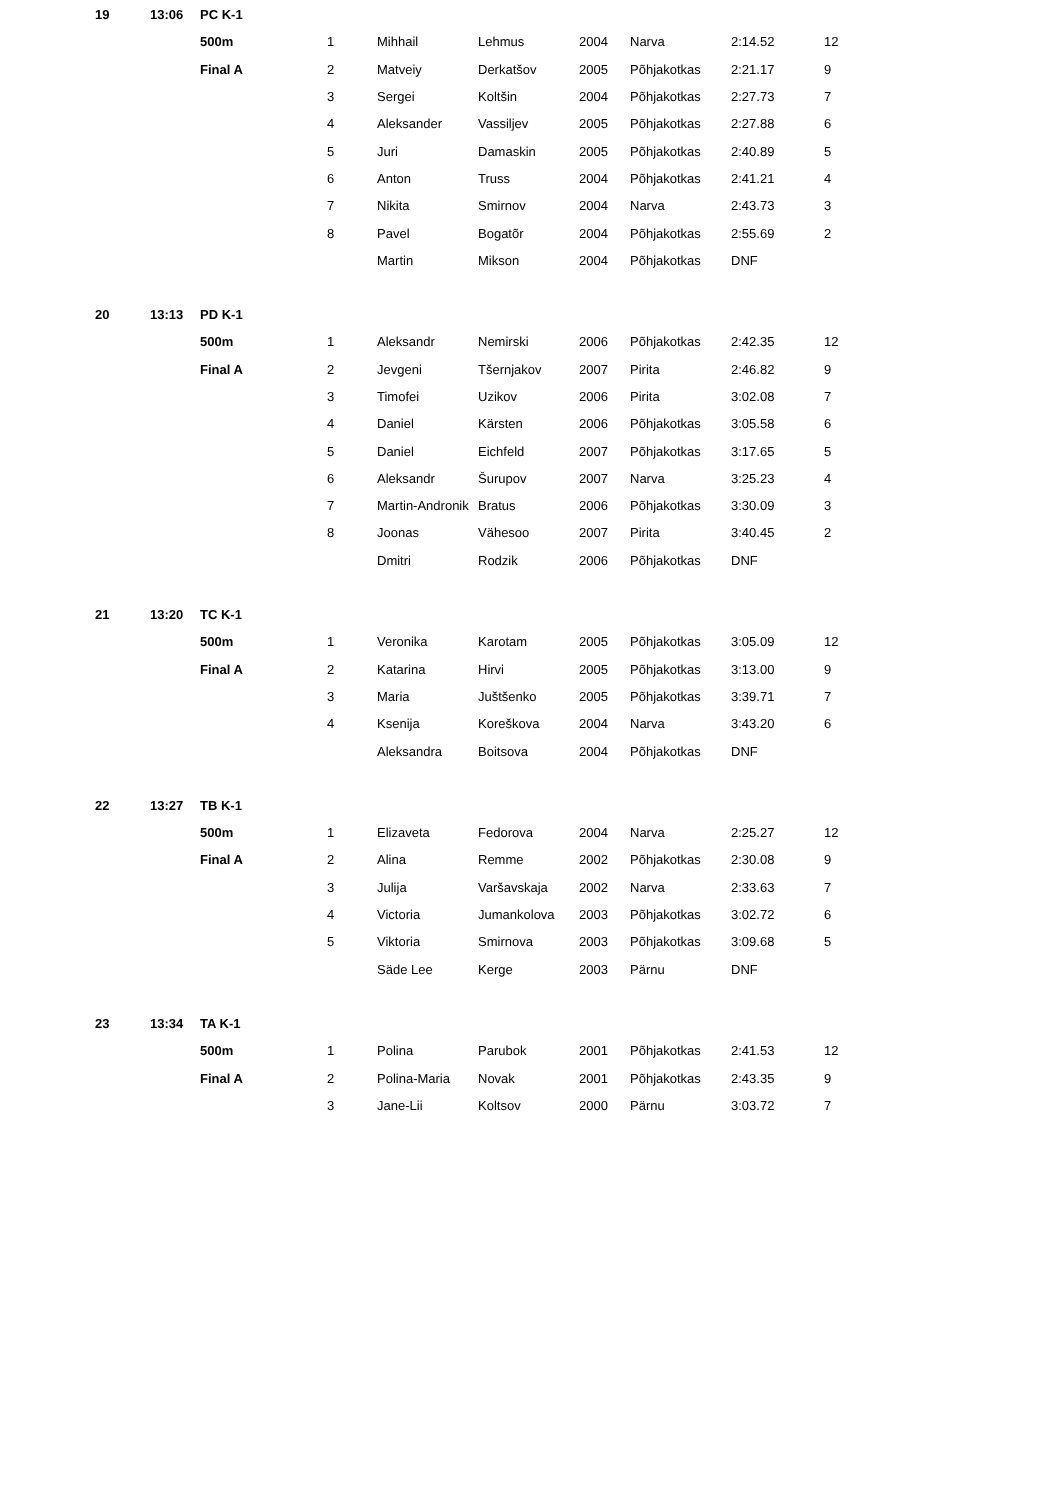| 19 | 13:06 | PC K-1 | | | | | | | |
| | | 500m | 1 | Mihhail | Lehmus | 2004 | Narva | 2:14.52 | 12 |
| | | Final A | 2 | Matveiy | Derkatšov | 2005 | Põhjakotkas | 2:21.17 | 9 |
| | | | 3 | Sergei | Koltšin | 2004 | Põhjakotkas | 2:27.73 | 7 |
| | | | 4 | Aleksander | Vassiljev | 2005 | Põhjakotkas | 2:27.88 | 6 |
| | | | 5 | Juri | Damaskin | 2005 | Põhjakotkas | 2:40.89 | 5 |
| | | | 6 | Anton | Truss | 2004 | Põhjakotkas | 2:41.21 | 4 |
| | | | 7 | Nikita | Smirnov | 2004 | Narva | 2:43.73 | 3 |
| | | | 8 | Pavel | Bogatõr | 2004 | Põhjakotkas | 2:55.69 | 2 |
| | | | | Martin | Mikson | 2004 | Põhjakotkas | DNF | |
| 20 | 13:13 | PD K-1 | | | | | | | |
| | | 500m | 1 | Aleksandr | Nemirski | 2006 | Põhjakotkas | 2:42.35 | 12 |
| | | Final A | 2 | Jevgeni | Tšernjakov | 2007 | Pirita | 2:46.82 | 9 |
| | | | 3 | Timofei | Uzikov | 2006 | Pirita | 3:02.08 | 7 |
| | | | 4 | Daniel | Kärsten | 2006 | Põhjakotkas | 3:05.58 | 6 |
| | | | 5 | Daniel | Eichfeld | 2007 | Põhjakotkas | 3:17.65 | 5 |
| | | | 6 | Aleksandr | Šurupov | 2007 | Narva | 3:25.23 | 4 |
| | | | 7 | Martin-Andronik | Bratus | 2006 | Põhjakotkas | 3:30.09 | 3 |
| | | | 8 | Joonas | Vähesoo | 2007 | Pirita | 3:40.45 | 2 |
| | | | | Dmitri | Rodzik | 2006 | Põhjakotkas | DNF | |
| 21 | 13:20 | TC K-1 | | | | | | | |
| | | 500m | 1 | Veronika | Karotam | 2005 | Põhjakotkas | 3:05.09 | 12 |
| | | Final A | 2 | Katarina | Hirvi | 2005 | Põhjakotkas | 3:13.00 | 9 |
| | | | 3 | Maria | Juštšenko | 2005 | Põhjakotkas | 3:39.71 | 7 |
| | | | 4 | Ksenija | Koreškova | 2004 | Narva | 3:43.20 | 6 |
| | | | | Aleksandra | Boitsova | 2004 | Põhjakotkas | DNF | |
| 22 | 13:27 | TB K-1 | | | | | | | |
| | | 500m | 1 | Elizaveta | Fedorova | 2004 | Narva | 2:25.27 | 12 |
| | | Final A | 2 | Alina | Remme | 2002 | Põhjakotkas | 2:30.08 | 9 |
| | | | 3 | Julija | Varšavskaja | 2002 | Narva | 2:33.63 | 7 |
| | | | 4 | Victoria | Jumankolova | 2003 | Põhjakotkas | 3:02.72 | 6 |
| | | | 5 | Viktoria | Smirnova | 2003 | Põhjakotkas | 3:09.68 | 5 |
| | | | | Säde Lee | Kerge | 2003 | Pärnu | DNF | |
| 23 | 13:34 | TA K-1 | | | | | | | |
| | | 500m | 1 | Polina | Parubok | 2001 | Põhjakotkas | 2:41.53 | 12 |
| | | Final A | 2 | Polina-Maria | Novak | 2001 | Põhjakotkas | 2:43.35 | 9 |
| | | | 3 | Jane-Lii | Koltsov | 2000 | Pärnu | 3:03.72 | 7 |